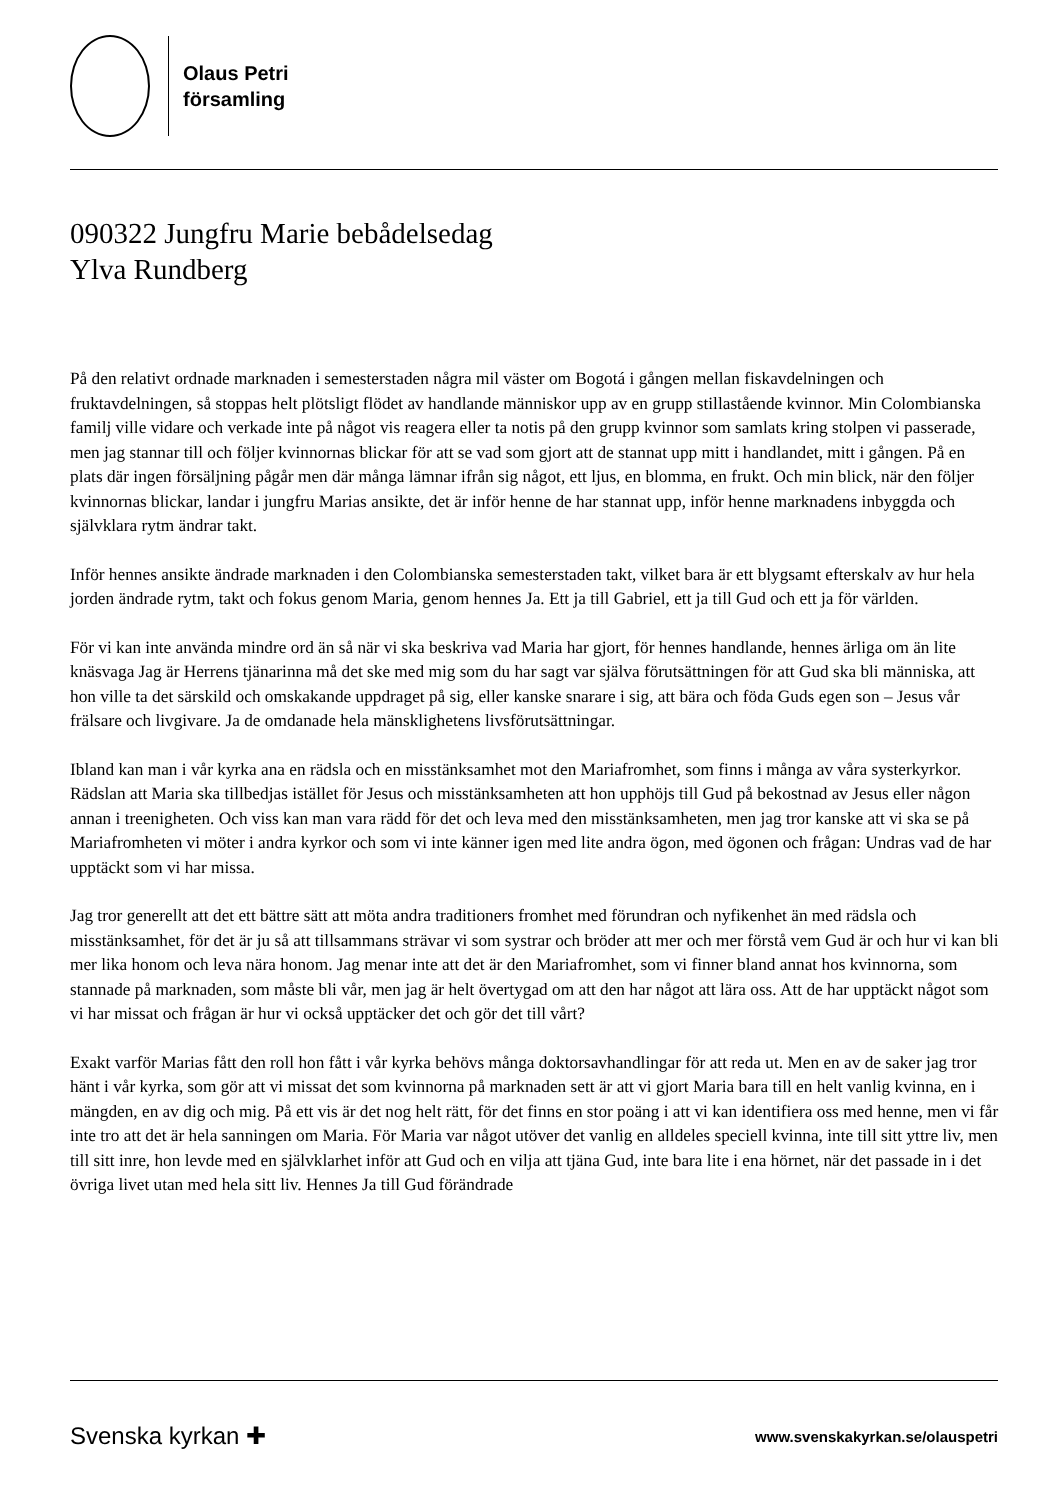Olaus Petri
församling
090322 Jungfru Marie bebådelsedag
Ylva Rundberg
På den relativt ordnade marknaden i semesterstaden några mil väster om Bogotá i gången mellan fiskavdelningen och fruktavdelningen, så stoppas helt plötsligt flödet av handlande människor upp av en grupp stillastående kvinnor. Min Colombianska familj ville vidare och verkade inte på något vis reagera eller ta notis på den grupp kvinnor som samlats kring stolpen vi passerade, men jag stannar till och följer kvinnornas blickar för att se vad som gjort att de stannat upp mitt i handlandet, mitt i gången. På en plats där ingen försäljning pågår men där många lämnar ifrån sig något, ett ljus, en blomma, en frukt. Och min blick, när den följer kvinnornas blickar, landar i jungfru Marias ansikte, det är inför henne de har stannat upp, inför henne marknadens inbyggda och självklara rytm ändrar takt.
Inför hennes ansikte ändrade marknaden i den Colombianska semesterstaden takt, vilket bara är ett blygsamt efterskalv av hur hela jorden ändrade rytm, takt och fokus genom Maria, genom hennes Ja. Ett ja till Gabriel, ett ja till Gud och ett ja för världen.
För vi kan inte använda mindre ord än så när vi ska beskriva vad Maria har gjort, för hennes handlande, hennes ärliga om än lite knäsvaga Jag är Herrens tjänarinna må det ske med mig som du har sagt var själva förutsättningen för att Gud ska bli människa, att hon ville ta det särskild och omskakande uppdraget på sig, eller kanske snarare i sig, att bära och föda Guds egen son – Jesus vår frälsare och livgivare. Ja de omdanade hela mänsklighetens livsförutsättningar.
Ibland kan man i vår kyrka ana en rädsla och en misstänksamhet mot den Mariafromhet, som finns i många av våra systerkyrkor. Rädslan att Maria ska tillbedjas istället för Jesus och misstänksamheten att hon upphöjs till Gud på bekostnad av Jesus eller någon annan i treenigheten. Och viss kan man vara rädd för det och leva med den misstänksamheten, men jag tror kanske att vi ska se på Mariafromheten vi möter i andra kyrkor och som vi inte känner igen med lite andra ögon, med ögonen och frågan: Undras vad de har upptäckt som vi har missa.
Jag tror generellt att det ett bättre sätt att möta andra traditioners fromhet med förundran och nyfikenhet än med rädsla och misstänksamhet, för det är ju så att tillsammans strävar vi som systrar och bröder att mer och mer förstå vem Gud är och hur vi kan bli mer lika honom och leva nära honom. Jag menar inte att det är den Mariafromhet, som vi finner bland annat hos kvinnorna, som stannade på marknaden, som måste bli vår, men jag är helt övertygad om att den har något att lära oss. Att de har upptäckt något som vi har missat och frågan är hur vi också upptäcker det och gör det till vårt?
Exakt varför Marias fått den roll hon fått i vår kyrka behövs många doktorsavhandlingar för att reda ut. Men en av de saker jag tror hänt i vår kyrka, som gör att vi missat det som kvinnorna på marknaden sett är att vi gjort Maria bara till en helt vanlig kvinna, en i mängden, en av dig och mig. På ett vis är det nog helt rätt, för det finns en stor poäng i att vi kan identifiera oss med henne, men vi får inte tro att det är hela sanningen om Maria. För Maria var något utöver det vanlig en alldeles speciell kvinna, inte till sitt yttre liv, men till sitt inre, hon levde med en självklarhet inför att Gud och en vilja att tjäna Gud, inte bara lite i ena hörnet, när det passade in i det övriga livet utan med hela sitt liv. Hennes Ja till Gud förändrade
Svenska kyrkan ✚ www.svenskakyrkan.se/olauspetri